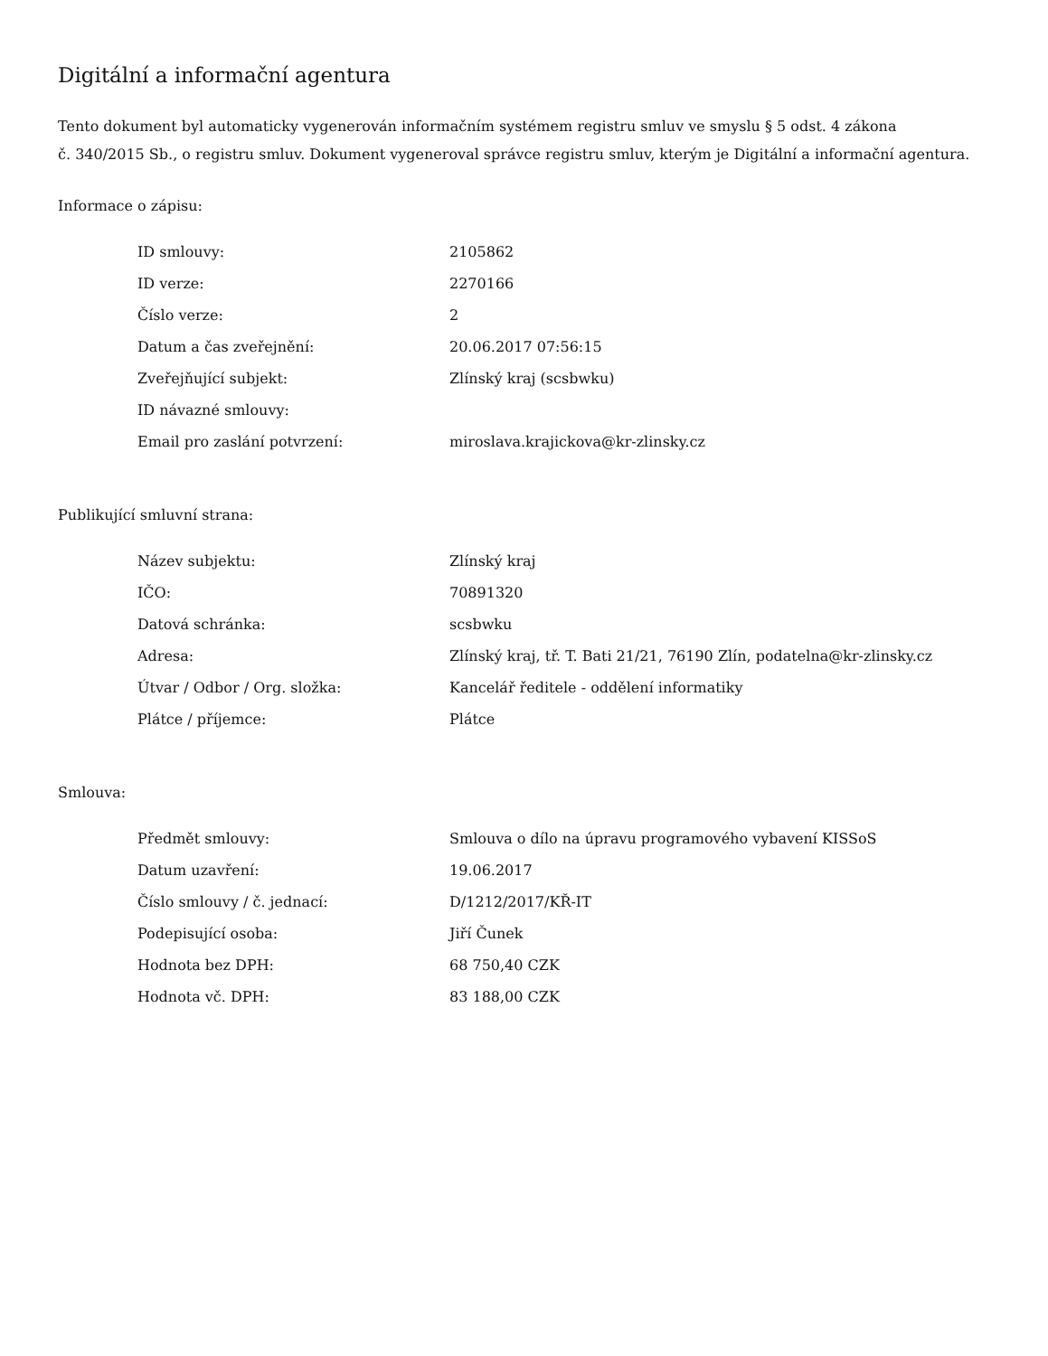Digitální a informační agentura
Tento dokument byl automaticky vygenerován informačním systémem registru smluv ve smyslu § 5 odst. 4 zákona
č. 340/2015 Sb., o registru smluv. Dokument vygeneroval správce registru smluv, kterým je Digitální a informační agentura.
Informace o zápisu:
| ID smlouvy: | 2105862 |
| ID verze: | 2270166 |
| Číslo verze: | 2 |
| Datum a čas zveřejnění: | 20.06.2017 07:56:15 |
| Zveřejňující subjekt: | Zlínský kraj (scsbwku) |
| ID návazné smlouvy: | |
| Email pro zaslání potvrzení: | miroslava.krajickova@kr-zlinsky.cz |
Publikující smluvní strana:
| Název subjektu: | Zlínský kraj |
| IČO: | 70891320 |
| Datová schránka: | scsbwku |
| Adresa: | Zlínský kraj, tř. T. Bati 21/21, 76190 Zlín, podatelna@kr-zlinsky.cz |
| Útvar / Odbor / Org. složka: | Kancelář ředitele - oddělení informatiky |
| Plátce / příjemce: | Plátce |
Smlouva:
| Předmět smlouvy: | Smlouva o dílo na úpravu programového vybavení KISSoS |
| Datum uzavření: | 19.06.2017 |
| Číslo smlouvy / č. jednací: | D/1212/2017/KŘ-IT |
| Podepisující osoba: | Jiří Čunek |
| Hodnota bez DPH: | 68 750,40 CZK |
| Hodnota vč. DPH: | 83 188,00 CZK |